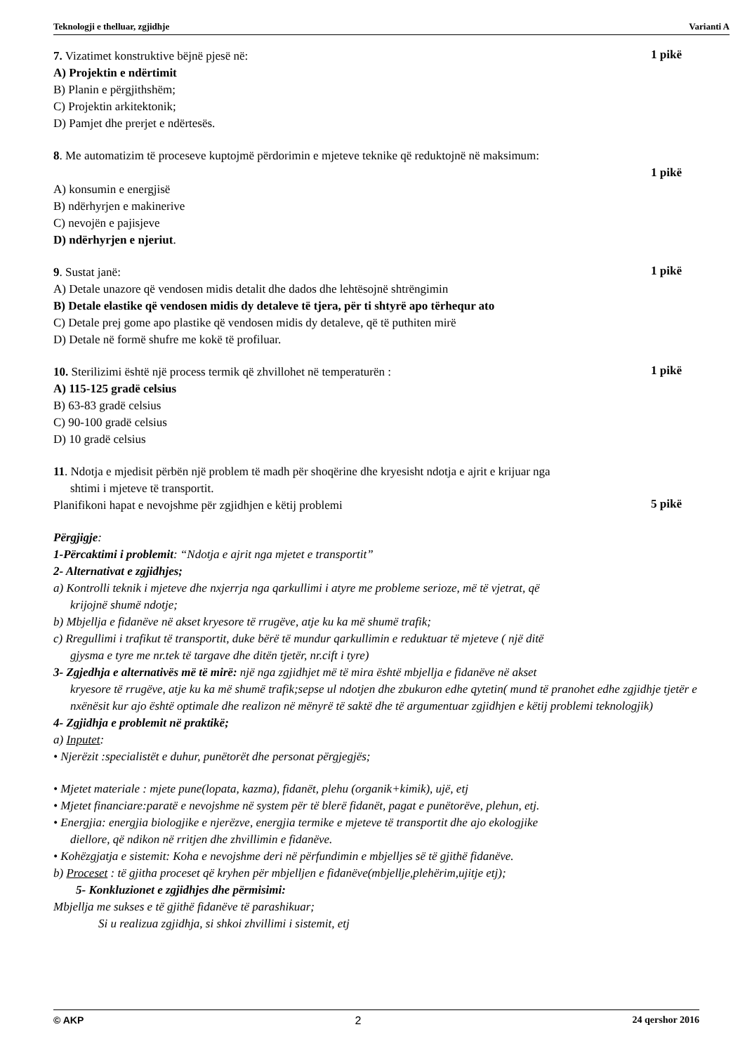Teknologji e thelluar, zgjidhje Varianti A
7. Vizatimet konstruktive bëjnë pjesë në:
1 pikë
A) Projektin e ndërtimit
B) Planin e përgjithshëm;
C) Projektin arkitektonik;
D) Pamjet dhe prerjet e ndërtesës.
8. Me automatizim të proceseve kuptojmë përdorimin e mjeteve teknike që reduktojnë në maksimum:
1 pikë
A) konsumin e energjisë
B) ndërhyrjen e makinerive
C) nevojën e pajisjeve
D) ndërhyrjen e njeriut.
9. Sustat janë:
1 pikë
A) Detale unazore që vendosen midis detalit dhe dados dhe lehtësojnë shtrëngimin
B) Detale elastike që vendosen midis dy detaleve të tjera, për ti shtyrë apo tërhequr ato
C) Detale prej gome apo plastike që vendosen midis dy detaleve, që të puthiten mirë
D) Detale në formë shufre me kokë të profiluar.
10. Sterilizimi është një process termik që zhvillohet në temperaturën :
1 pikë
A) 115-125 gradë celsius
B) 63-83 gradë celsius
C) 90-100 gradë celsius
D) 10 gradë celsius
11. Ndotja e mjedisit përbën një problem të madh për shoqërine dhe kryesisht ndotja e ajrit e krijuar nga
shtimi i mjeteve të transportit.
Planifikoni hapat e nevojshme për zgjidhjen e këtij problemi
5 pikë
Përgjigje:
1-Përcaktimi i problemit: “Ndotja e ajrit nga mjetet e transportit”
2- Alternativat e zgjidhjes;
a) Kontrolli teknik i mjeteve dhe nxjerrja nga qarkullimi i atyre me probleme serioze, më të vjetrat, që
krijojnë shumë ndotje;
b) Mbjellja e fidanëve në akset kryesore të rrugëve, atje ku ka më shumë trafik;
c) Rregullimi i trafikut të transportit, duke bërë të mundur qarkullimin e reduktuar të mjeteve ( një ditë
gjysma e tyre me nr.tek të targave dhe ditën tjetër, nr.cift i tyre)
3- Zgjedhja e alternativës më të mirë: një nga zgjidhjet më të mira është mbjellja e fidanëve në akset
kryesore të rrugëve, atje ku ka më shumë trafik;sepse ul ndotjen dhe zbukuron edhe qytetin( mund të pranohet edhe zgjidhje tjetër e nxënësit kur ajo është optimale dhe realizon në mënyrë të saktë dhe të argumentuar zgjidhjen e këtij problemi teknologjik)
4- Zgjidhja e problemit në praktikë;
a) Inputet:
• Njerëzit :specialistët e duhur, punëtorët dhe personat përgjegjës;
• Mjetet materiale : mjete pune(lopata, kazma), fidanët, plehu (organik+kimik), ujë, etj
• Mjetet financiare:paratë e nevojshme në system për të blerë fidanët, pagat e punëtorëve, plehun, etj.
• Energjia: energjia biologjike e njerëzve, energjia termike e mjeteve të transportit dhe ajo ekologjike
diellore, që ndikon në rritjen dhe zhvillimin e fidanëve.
• Kohëzgjatja e sistemit: Koha e nevojshme deri në përfundimin e mbjelljes së të gjithë fidanëve.
b) Proceset : të gjitha proceset që kryhen për mbjelljen e fidanëve(mbjellje,plehërim,ujitje etj);
5- Konkluzionet e zgjidhjes dhe përmisimi:
Mbjellja me sukses e të gjithë fidanëve të parashikuar;
Si u realizua zgjidhja, si shkoi zhvillimi i sistemit, etj
© AKP 2 24 qershor 2016